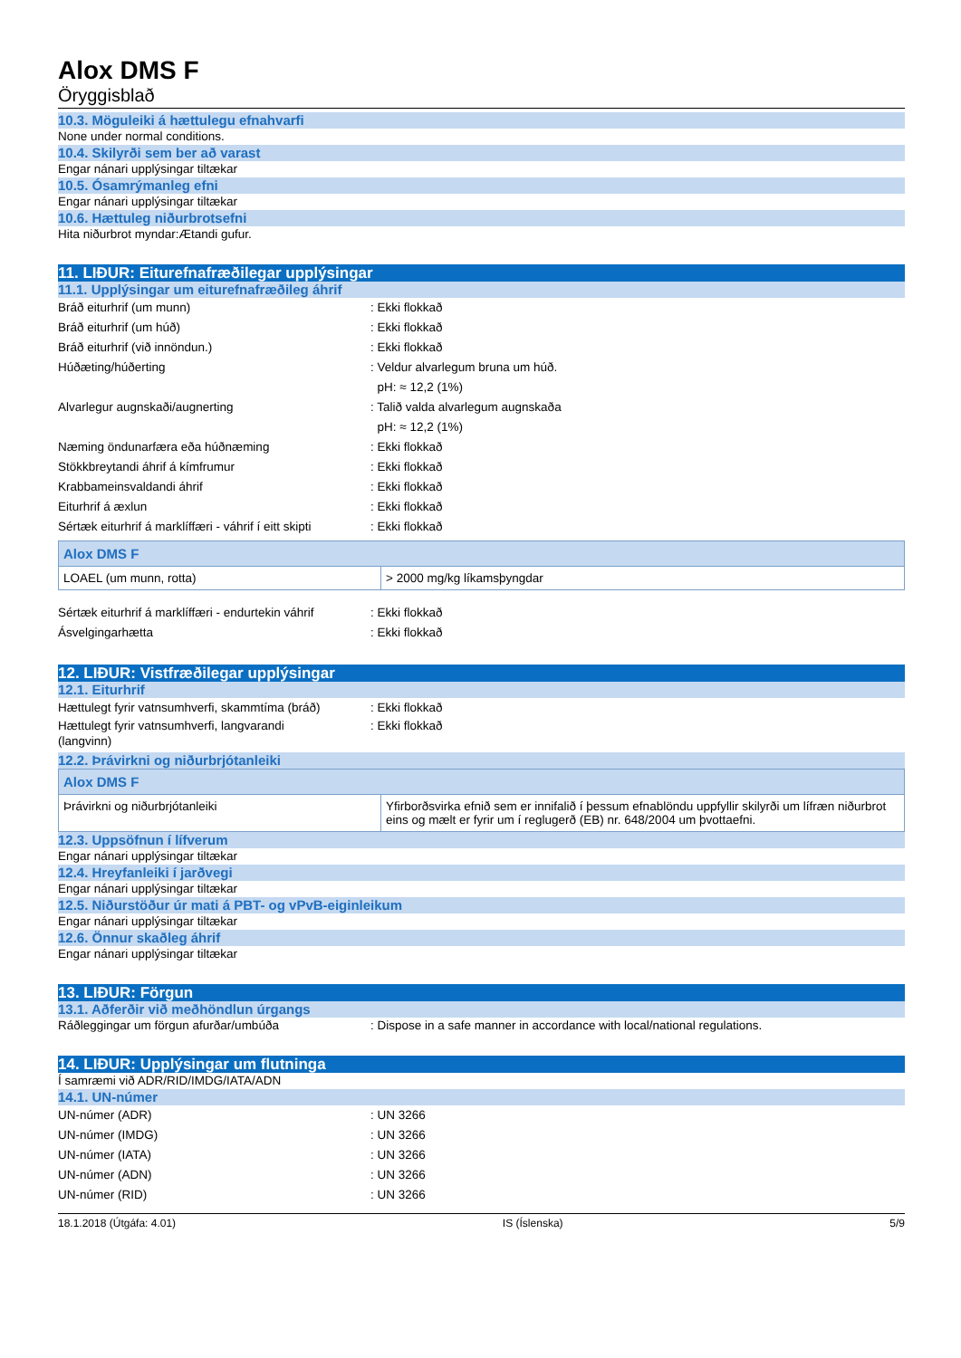Alox DMS F
Öryggisblað
10.3. Möguleiki á hættulegu efnahvarfi
None under normal conditions.
10.4. Skilyrði sem ber að varast
Engar nánari upplýsingar tiltækar
10.5. Ósamrýmanleg efni
Engar nánari upplýsingar tiltækar
10.6. Hættuleg niðurbrotsefni
Hita niðurbrot myndar:Ætandi gufur.
11. LIÐUR: Eiturefnafræðilegar upplýsingar
11.1. Upplýsingar um eiturefnafræðileg áhrif
Bráð eiturhrif (um munn) : Ekki flokkað
Bráð eiturhrif (um húð) : Ekki flokkað
Bráð eiturhrif (við innöndun.) : Ekki flokkað
Húðæting/húðerting : Veldur alvarlegum bruna um húð.
pH: ≈ 12,2 (1%)
Alvarlegur augnskaði/augnerting : Talið valda alvarlegum augnskaða
pH: ≈ 12,2 (1%)
Næming öndunarfæra eða húðnæming : Ekki flokkað
Stökkbreytandi áhrif á kímfrumur : Ekki flokkað
Krabbameinsvaldandi áhrif : Ekki flokkað
Eiturhrif á æxlun : Ekki flokkað
Sértæk eiturhrif á marklíffæri - váhrif í eitt skipti
: Ekki flokkað
| Alox DMS F | |
| LOAEL (um munn, rotta) | > 2000 mg/kg líkamsþyngdar |
Sértæk eiturhrif á marklíffæri - endurtekin váhrif
: Ekki flokkað
Ásvelgingarhætta : Ekki flokkað
12. LIÐUR: Vistfræðilegar upplýsingar
12.1. Eiturhrif
Hættulegt fyrir vatnsumhverfi, skammtíma (bráð)
: Ekki flokkað
Hættulegt fyrir vatnsumhverfi, langvarandi
(langvinn)
: Ekki flokkað
12.2. Þrávirkni og niðurbrjótanleiki
| Alox DMS F | |
| Þrávirkni og niðurbrjótanleiki | Yfirborðsvirka efnið sem er innifalið í þessum efnablöndu uppfyllir skilyrði um lífræn niðurbrot eins og mælt er fyrir um í reglugerð (EB) nr. 648/2004 um þvottaefni. |
12.3. Uppsöfnun í lífverum
Engar nánari upplýsingar tiltækar
12.4. Hreyfanleiki í jarðvegi
Engar nánari upplýsingar tiltækar
12.5. Niðurstöður úr mati á PBT- og vPvB-eiginleikum
Engar nánari upplýsingar tiltækar
12.6. Önnur skaðleg áhrif
Engar nánari upplýsingar tiltækar
13. LIÐUR: Förgun
13.1. Aðferðir við meðhöndlun úrgangs
Ráðleggingar um förgun afurðar/umbúða : Dispose in a safe manner in accordance with local/national regulations.
14. LIÐUR: Upplýsingar um flutninga
Í samræmi við ADR/RID/IMDG/IATA/ADN
14.1. UN-númer
UN-númer (ADR) : UN 3266
UN-númer (IMDG) : UN 3266
UN-númer (IATA) : UN 3266
UN-númer (ADN) : UN 3266
UN-númer (RID) : UN 3266
18.1.2018 (Útgáfa: 4.01) IS (Íslenska) 5/9